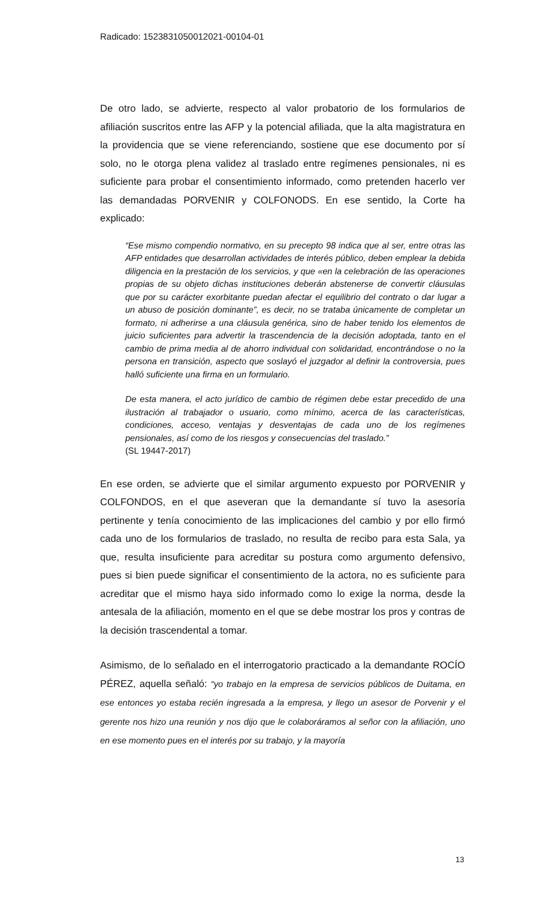Radicado: 1523831050012021-00104-01
De otro lado, se advierte, respecto al valor probatorio de los formularios de afiliación suscritos entre las AFP y la potencial afiliada, que la alta magistratura en la providencia que se viene referenciando, sostiene que ese documento por sí solo, no le otorga plena validez al traslado entre regímenes pensionales, ni es suficiente para probar el consentimiento informado, como pretenden hacerlo ver las demandadas PORVENIR y COLFONODS. En ese sentido, la Corte ha explicado:
“Ese mismo compendio normativo, en su precepto 98 indica que al ser, entre otras las AFP entidades que desarrollan actividades de interés público, deben emplear la debida diligencia en la prestación de los servicios, y que «en la celebración de las operaciones propias de su objeto dichas instituciones deberán abstenerse de convertir cláusulas que por su carácter exorbitante puedan afectar el equilibrio del contrato o dar lugar a un abuso de posición dominante”, es decir, no se trataba únicamente de completar un formato, ni adherirse a una cláusula genérica, sino de haber tenido los elementos de juicio suficientes para advertir la trascendencia de la decisión adoptada, tanto en el cambio de prima media al de ahorro individual con solidaridad, encontrándose o no la persona en transición, aspecto que soslayó el juzgador al definir la controversia, pues halló suficiente una firma en un formulario.
De esta manera, el acto jurídico de cambio de régimen debe estar precedido de una ilustración al trabajador o usuario, como mínimo, acerca de las características, condiciones, acceso, ventajas y desventajas de cada uno de los regímenes pensionales, así como de los riesgos y consecuencias del traslado.”
(SL 19447-2017)
En ese orden, se advierte que el similar argumento expuesto por PORVENIR y COLFONDOS, en el que aseveran que la demandante sí tuvo la asesoría pertinente y tenía conocimiento de las implicaciones del cambio y por ello firmó cada uno de los formularios de traslado, no resulta de recibo para esta Sala, ya que, resulta insuficiente para acreditar su postura como argumento defensivo, pues si bien puede significar el consentimiento de la actora, no es suficiente para acreditar que el mismo haya sido informado como lo exige la norma, desde la antesala de la afiliación, momento en el que se debe mostrar los pros y contras de la decisión trascendental a tomar.
Asimismo, de lo señalado en el interrogatorio practicado a la demandante ROCÍO PÉREZ, aquella señaló: “yo trabajo en la empresa de servicios públicos de Duitama, en ese entonces yo estaba recién ingresada a la empresa, y llego un asesor de Porvenir y el gerente nos hizo una reunión y nos dijo que le colaboráramos al señor con la afiliación, uno en ese momento pues en el interés por su trabajo, y la mayoría
13